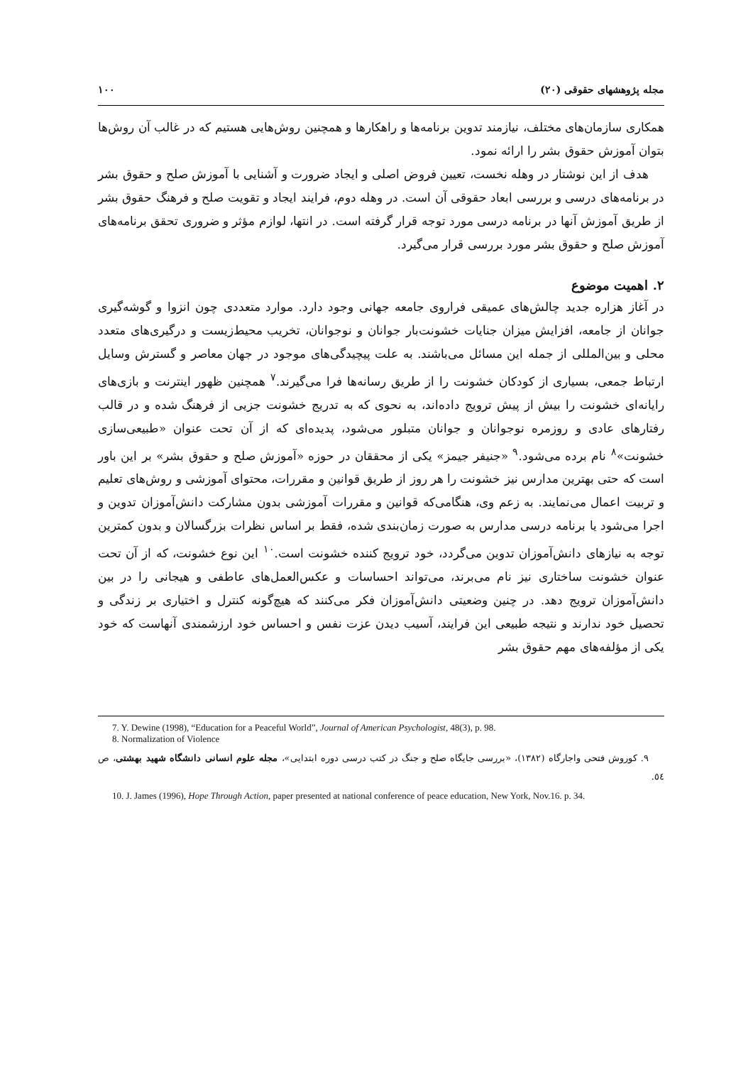مجله پژوهشهای حقوقی (۲۰) ۱۰۰
همکاری سازمان‌های مختلف، نیازمند تدوین برنامه‌ها و راهکارها و همچنین روش‌هایی هستیم که در غالب آن روش‌ها بتوان آموزش حقوق بشر را ارائه نمود.
هدف از این نوشتار در وهله نخست، تعیین فروض اصلی و ایجاد ضرورت و آشنایی با آموزش صلح و حقوق بشر در برنامه‌های درسی و بررسی ابعاد حقوقی آن است. در وهله دوم، فرایند ایجاد و تقویت صلح و فرهنگ حقوق بشر از طریق آموزش آنها در برنامه درسی مورد توجه قرار گرفته است. در انتها، لوازم مؤثر و ضروری تحقق برنامه‌های آموزش صلح و حقوق بشر مورد بررسی قرار می‌گیرد.
۲. اهمیت موضوع
در آغاز هزاره جدید چالش‌های عمیقی فراروی جامعه جهانی وجود دارد. موارد متعددی چون انزوا و گوشه‌گیری جوانان از جامعه، افزایش میزان جنایات خشونت‌بار جوانان و نوجوانان، تخریب محیط‌زیست و درگیری‌های متعدد محلی و بین‌المللی از جمله این مسائل می‌باشند. به علت پیچیدگی‌های موجود در جهان معاصر و گسترش وسایل ارتباط جمعی، بسیاری از کودکان خشونت را از طریق رسانه‌ها فرا می‌گیرند.<sup>۷</sup> همچنین ظهور اینترنت و بازی‌های رایانه‌ای خشونت را بیش از پیش ترویج داده‌اند، به نحوی که به تدریج خشونت جزیی از فرهنگ شده و در قالب رفتارهای عادی و روزمره نوجوانان و جوانان متبلور می‌شود، پدیده‌ای که از آن تحت عنوان «طبیعی‌سازی خشونت»<sup>۸</sup> نام برده می‌شود.<sup>۹</sup> «جنیفر جیمز» یکی از محققان در حوزه «آموزش صلح و حقوق بشر» بر این باور است که حتی بهترین مدارس نیز خشونت را هر روز از طریق قوانین و مقررات، محتوای آموزشی و روش‌های تعلیم و تربیت اعمال می‌نمایند. به زعم وی، هنگامی‌که قوانین و مقررات آموزشی بدون مشارکت دانش‌آموزان تدوین و اجرا می‌شود یا برنامه درسی مدارس به صورت زمان‌بندی شده، فقط بر اساس نظرات بزرگسالان و بدون کمترین توجه به نیازهای دانش‌آموزان تدوین می‌گردد، خود ترویج کننده خشونت است.<sup>۱۰</sup> این نوع خشونت، که از آن تحت عنوان خشونت ساختاری نیز نام می‌برند، می‌تواند احساسات و عکس‌العمل‌های عاطفی و هیجانی را در بین دانش‌آموزان ترویج دهد. در چنین وضعیتی دانش‌آموزان فکر می‌کنند که هیچ‌گونه کنترل و اختیاری بر زندگی و تحصیل خود ندارند و نتیجه طبیعی این فرایند، آسیب دیدن عزت نفس و احساس خود ارزشمندی آنهاست که خود یکی از مؤلفه‌های مهم حقوق بشر
7. Y. Dewine (1998), “Education for a Peaceful World”, Journal of American Psychologist, 48(3), p. 98.
8. Normalization of Violence
۹. کوروش فتحی واجارگاه (۱۳۸۲)، «بررسی جایگاه صلح و جنگ در کتب درسی دوره ابتدایی»، مجله علوم انسانی دانشگاه شهید بهشتی، ص ٥٤.
10. J. James (1996), Hope Through Action, paper presented at national conference of peace education, New York, Nov.16. p. 34.